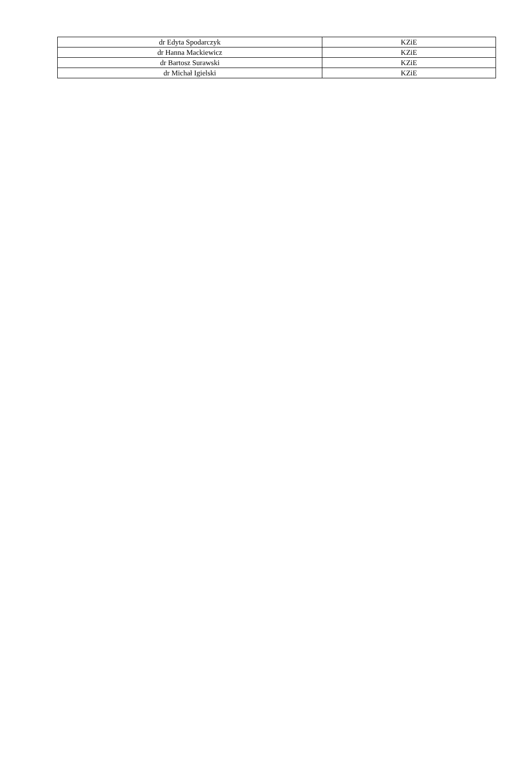| dr Edyta Spodarczyk | KZiE |
| dr Hanna Mackiewicz | KZiE |
| dr Bartosz Surawski | KZiE |
| dr Michał Igielski | KZiE |